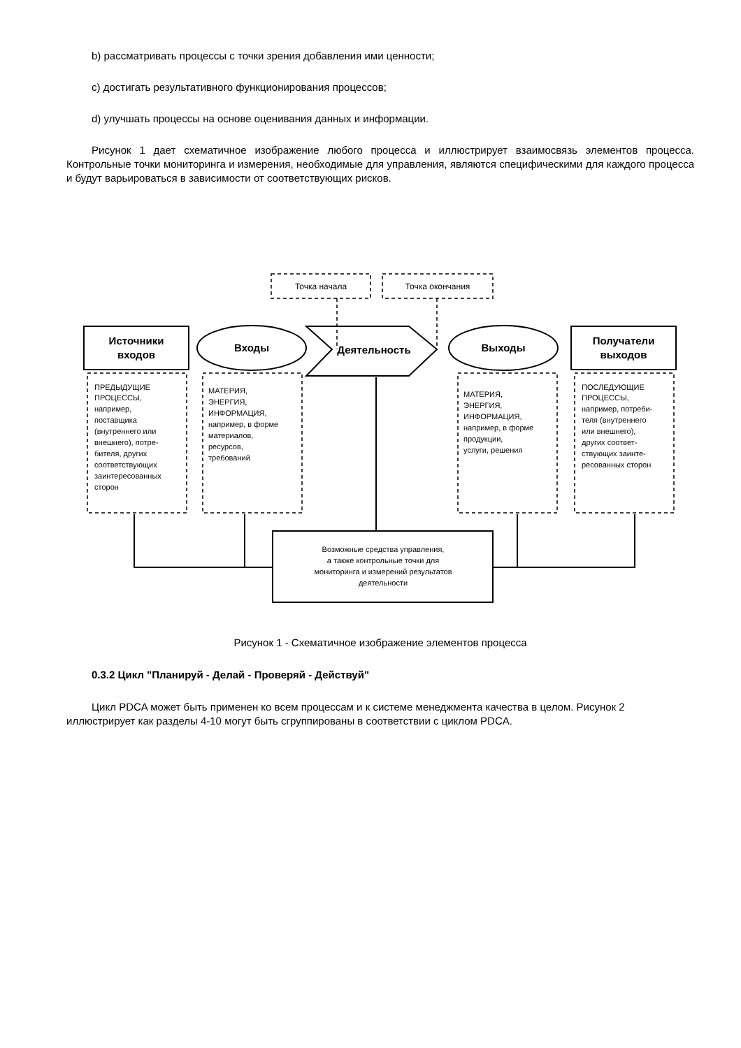b) рассматривать процессы с точки зрения добавления ими ценности;
c) достигать результативного функционирования процессов;
d) улучшать процессы на основе оценивания данных и информации.
Рисунок 1 дает схематичное изображение любого процесса и иллюстрирует взаимосвязь элементов процесса. Контрольные точки мониторинга и измерения, необходимые для управления, являются специфическими для каждого процесса и будут варьироваться в зависимости от соответствующих рисков.
Точка начала
Точка окончания
Источники
входов
Входы
Деятельность
Выходы
Получатели
выходов
ПРЕДЫДУЩИЕ
ПРОЦЕССЫ,
например,
поставщика
(внутреннего или
внешнего), потре-
бителя, других
соответствующих
заинтересованных
сторон
МАТЕРИЯ,
ЭНЕРГИЯ,
ИНФОРМАЦИЯ,
например, в форме
материалов,
ресурсов,
требований
МАТЕРИЯ,
ЭНЕРГИЯ,
ИНФОРМАЦИЯ,
например, в форме
продукции,
услуги, решения
ПОСЛЕДУЮЩИЕ
ПРОЦЕССЫ,
например, потреби-
теля (внутреннего
или внешнего),
других соответ-
ствующих заинте-
ресованных сторон
Возможные средства управления,
а также контрольные точки для
мониторинга и измерений результатов
деятельности
Рисунок 1 - Схематичное изображение элементов процесса
0.3.2 Цикл "Планируй - Делай - Проверяй - Действуй"
Цикл PDCA может быть применен ко всем процессам и к системе менеджмента качества в целом. Рисунок 2 иллюстрирует как разделы 4-10 могут быть сгруппированы в соответствии с циклом PDCA.